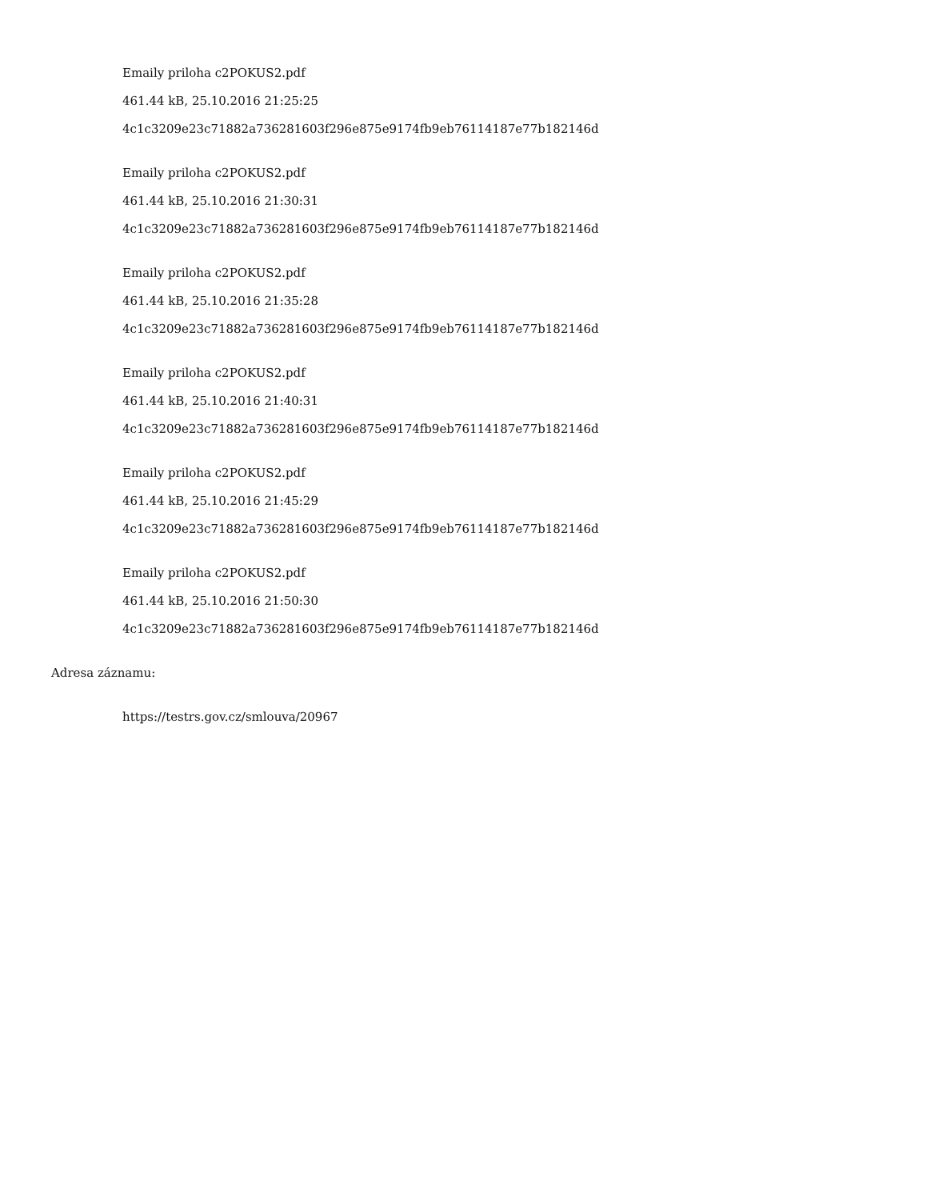Emaily priloha c2POKUS2.pdf
461.44 kB, 25.10.2016 21:25:25
4c1c3209e23c71882a736281603f296e875e9174fb9eb76114187e77b182146d
Emaily priloha c2POKUS2.pdf
461.44 kB, 25.10.2016 21:30:31
4c1c3209e23c71882a736281603f296e875e9174fb9eb76114187e77b182146d
Emaily priloha c2POKUS2.pdf
461.44 kB, 25.10.2016 21:35:28
4c1c3209e23c71882a736281603f296e875e9174fb9eb76114187e77b182146d
Emaily priloha c2POKUS2.pdf
461.44 kB, 25.10.2016 21:40:31
4c1c3209e23c71882a736281603f296e875e9174fb9eb76114187e77b182146d
Emaily priloha c2POKUS2.pdf
461.44 kB, 25.10.2016 21:45:29
4c1c3209e23c71882a736281603f296e875e9174fb9eb76114187e77b182146d
Emaily priloha c2POKUS2.pdf
461.44 kB, 25.10.2016 21:50:30
4c1c3209e23c71882a736281603f296e875e9174fb9eb76114187e77b182146d
Adresa záznamu:
https://testrs.gov.cz/smlouva/20967